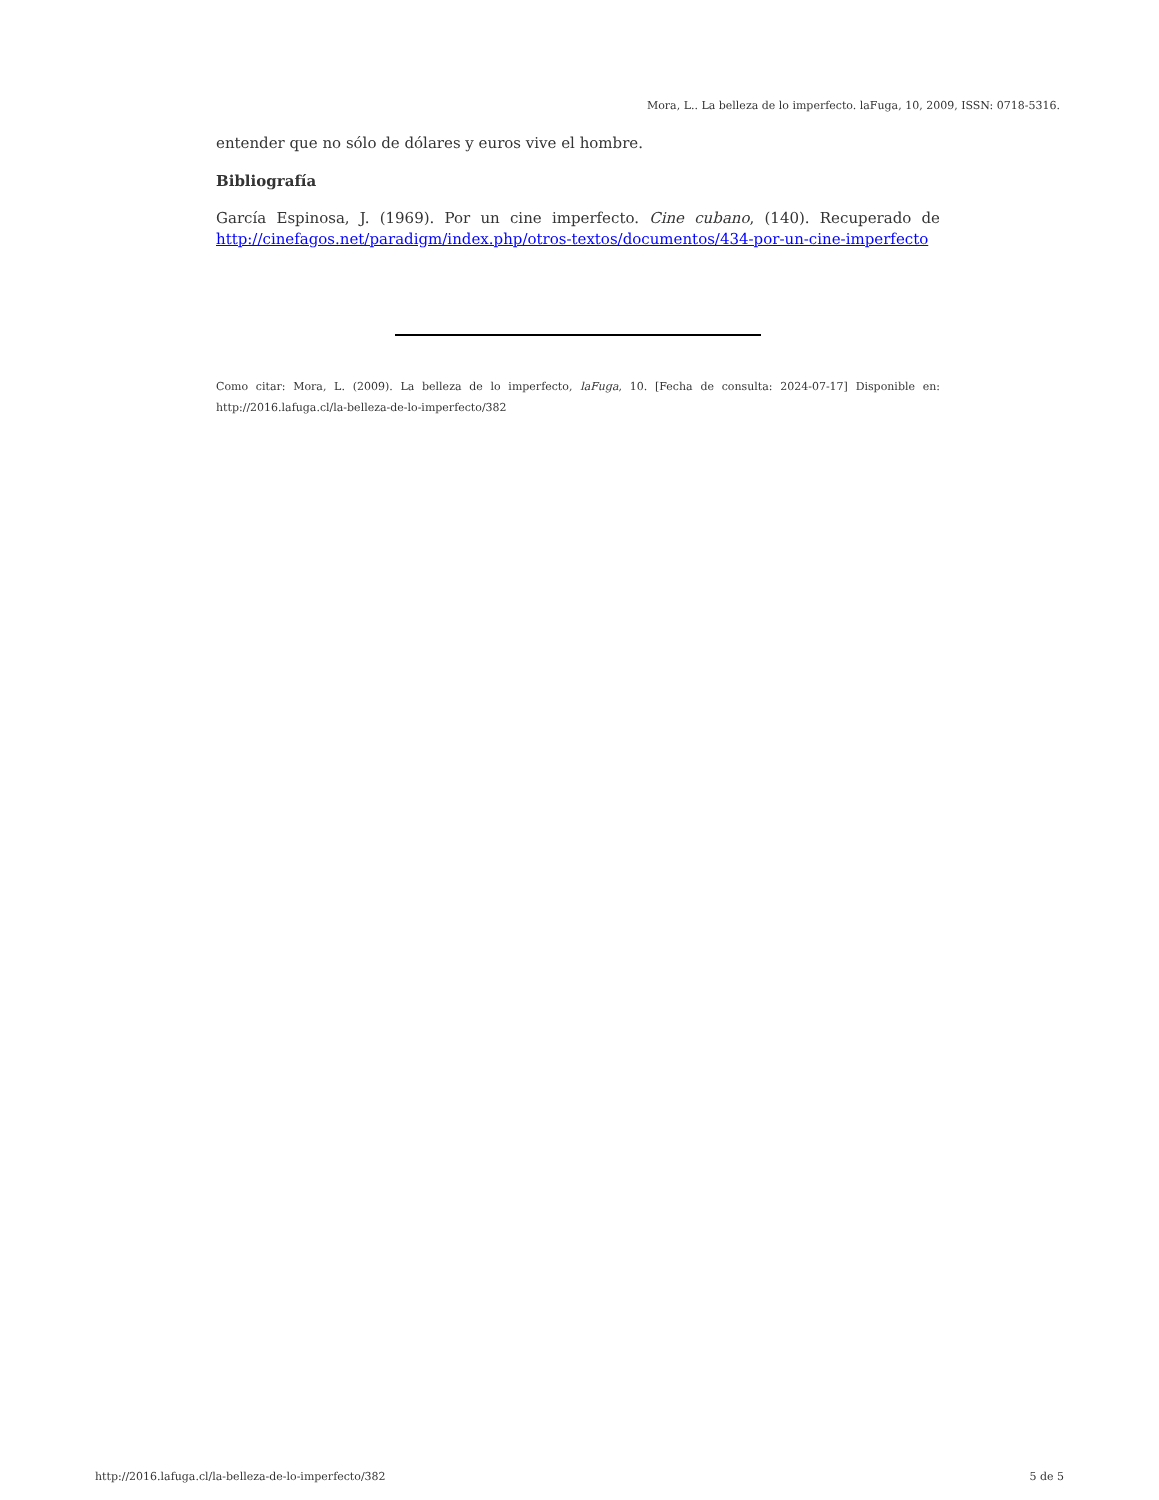Mora, L.. La belleza de lo imperfecto. laFuga, 10, 2009, ISSN: 0718-5316.
entender que no sólo de dólares y euros vive el hombre.
Bibliografía
García Espinosa, J. (1969). Por un cine imperfecto. Cine cubano, (140). Recuperado de http://cinefagos.net/paradigm/index.php/otros-textos/documentos/434-por-un-cine-imperfecto
Como citar: Mora, L. (2009). La belleza de lo imperfecto, laFuga, 10. [Fecha de consulta: 2024-07-17] Disponible en: http://2016.lafuga.cl/la-belleza-de-lo-imperfecto/382
http://2016.lafuga.cl/la-belleza-de-lo-imperfecto/382 5 de 5